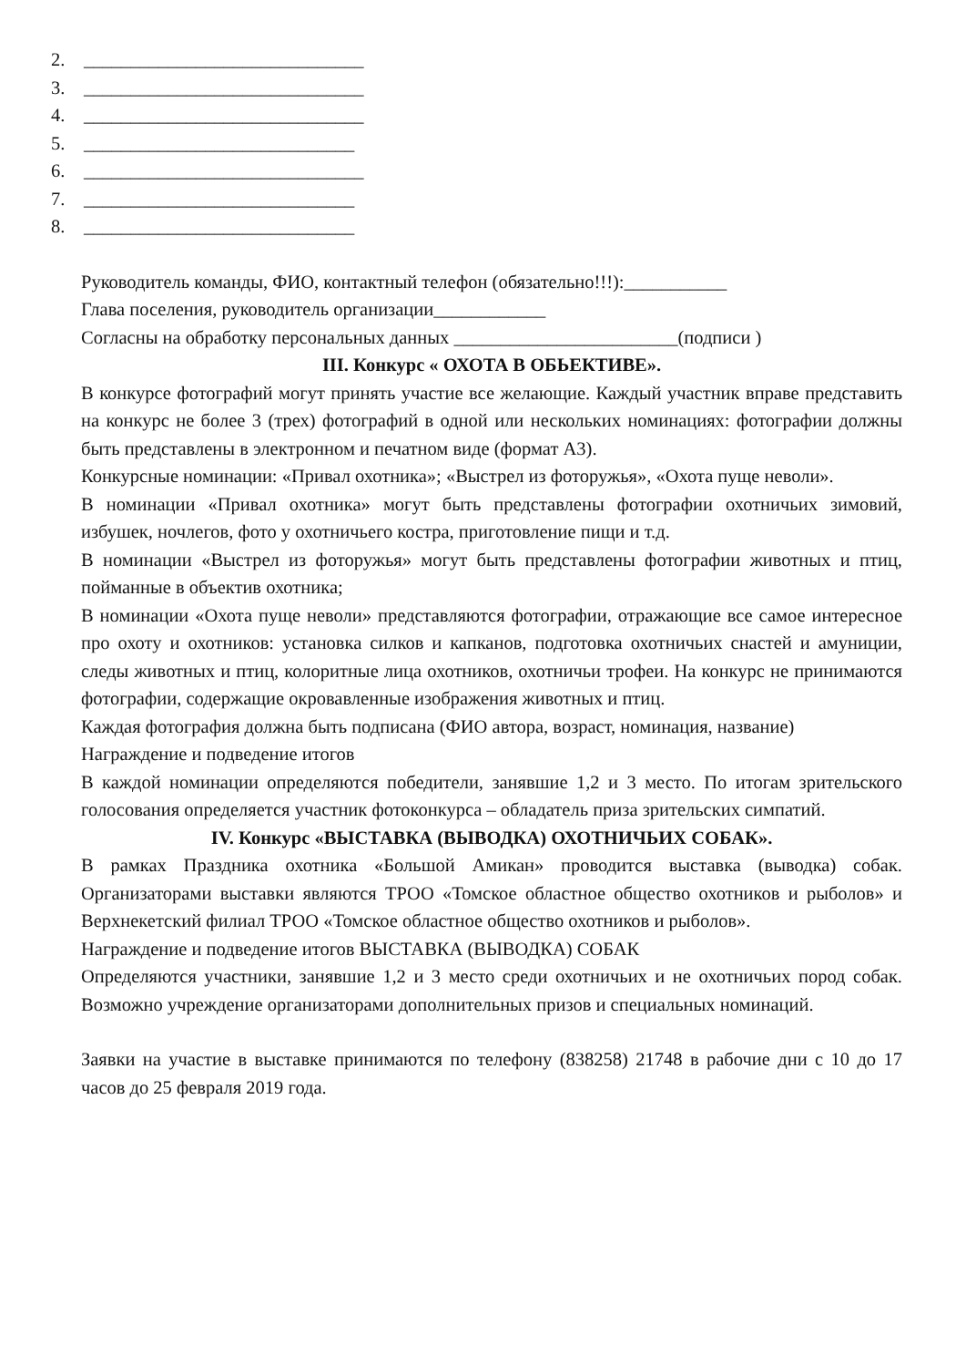2. ______________________________
3. ______________________________
4. ______________________________
5. _____________________________
6. ______________________________
7. _____________________________
8. _____________________________
Руководитель команды, ФИО, контактный телефон (обязательно!!!):___________
Глава поселения, руководитель организации____________
Согласны на обработку персональных данных ________________________(подписи )
III. Конкурс « ОХОТА В ОБЬЕКТИВЕ».
В конкурсе фотографий могут принять участие все желающие. Каждый участник вправе представить на конкурс не более 3 (трех) фотографий в одной или нескольких номинациях: фотографии должны быть представлены в электронном и печатном виде (формат А3).
Конкурсные номинации: «Привал охотника»; «Выстрел из фоторужья», «Охота пуще неволи».
В номинации «Привал охотника» могут быть представлены фотографии охотничьих зимовий, избушек, ночлегов, фото у охотничьего костра, приготовление пищи и т.д.
В номинации «Выстрел из фоторужья» могут быть представлены фотографии животных и птиц, пойманные в объектив охотника;
В номинации «Охота пуще неволи» представляются фотографии, отражающие все самое интересное про охоту и охотников: установка силков и капканов, подготовка охотничьих снастей и амуниции, следы животных и птиц, колоритные лица охотников, охотничьи трофеи. На конкурс не принимаются фотографии, содержащие окровавленные изображения животных и птиц.
Каждая фотография должна быть подписана (ФИО автора, возраст, номинация, название)
Награждение и подведение итогов
В каждой номинации определяются победители, занявшие 1,2 и 3 место. По итогам зрительского голосования определяется участник фотоконкурса – обладатель приза зрительских симпатий.
IV. Конкурс «ВЫСТАВКА (ВЫВОДКА) ОХОТНИЧЬИХ СОБАК».
В рамках Праздника охотника «Большой Амикан» проводится выставка (выводка) собак. Организаторами выставки являются ТРОО «Томское областное общество охотников и рыболов» и Верхнекетский филиал ТРОО «Томское областное общество охотников и рыболов».
Награждение и подведение итогов ВЫСТАВКА (ВЫВОДКА) СОБАК
Определяются участники, занявшие 1,2 и 3 место среди охотничьих и не охотничьих пород собак. Возможно учреждение организаторами дополнительных призов и специальных номинаций.
Заявки на участие в выставке принимаются по телефону (838258) 21748 в рабочие дни с 10 до 17 часов до 25 февраля 2019 года.